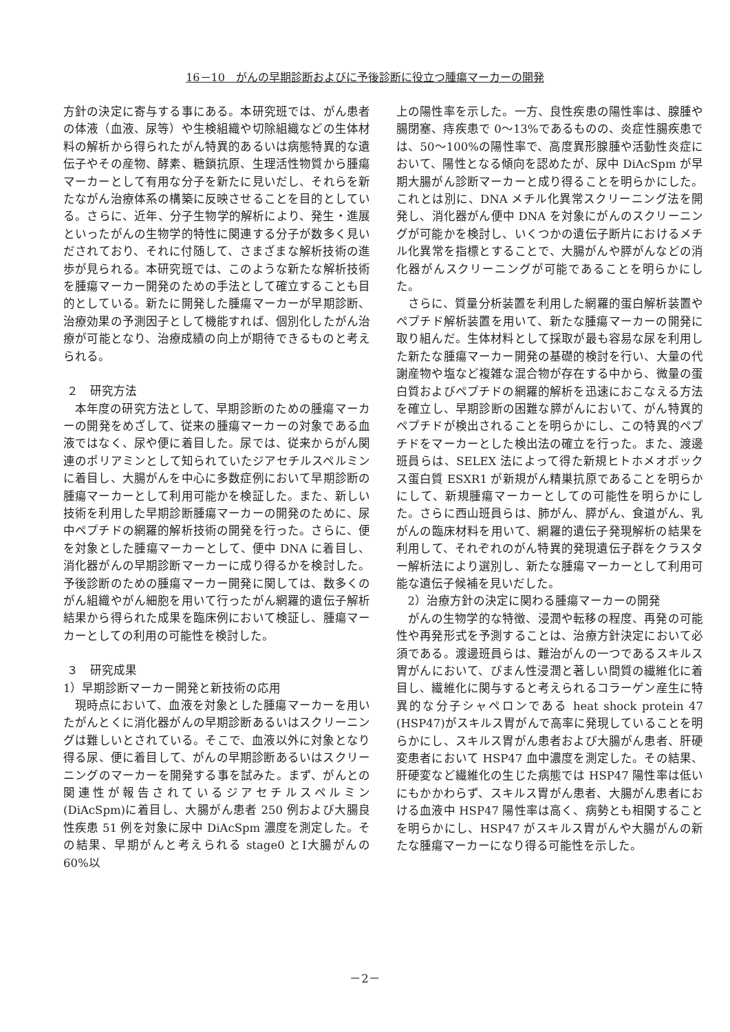16－10　がんの早期診断およびに予後診断に役立つ腫瘍マーカーの開発
方針の決定に寄与する事にある。本研究班では、がん患者の体液（血液、尿等）や生検組織や切除組織などの生体材料の解析から得られたがん特異的あるいは病態特異的な遺伝子やその産物、酵素、糖鎖抗原、生理活性物質から腫瘍マーカーとして有用な分子を新たに見いだし、それらを新たながん治療体系の構築に反映させることを目的としている。さらに、近年、分子生物学的解析により、発生・進展といったがんの生物学的特性に関連する分子が数多く見いだされており、それに付随して、さまざまな解析技術の進歩が見られる。本研究班では、このような新たな解析技術を腫瘍マーカー開発のための手法として確立することも目的としている。新たに開発した腫瘍マーカーが早期診断、治療効果の予測因子として機能すれば、個別化したがん治療が可能となり、治療成績の向上が期待できるものと考えられる。
２　研究方法
本年度の研究方法として、早期診断のための腫瘍マーカーの開発をめざして、従来の腫瘍マーカーの対象である血液ではなく、尿や便に着目した。尿では、従来からがん関連のポリアミンとして知られていたジアセチルスペルミンに着目し、大腸がんを中心に多数症例において早期診断の腫瘍マーカーとして利用可能かを検証した。また、新しい技術を利用した早期診断腫瘍マーカーの開発のために、尿中ペプチドの網羅的解析技術の開発を行った。さらに、便を対象とした腫瘍マーカーとして、便中 DNA に着目し、消化器がんの早期診断マーカーに成り得るかを検討した。予後診断のための腫瘍マーカー開発に関しては、数多くのがん組織やがん細胞を用いて行ったがん網羅的遺伝子解析結果から得られた成果を臨床例において検証し、腫瘍マーカーとしての利用の可能性を検討した。
３　研究成果
1）早期診断マーカー開発と新技術の応用
現時点において、血液を対象とした腫瘍マーカーを用いたがんとくに消化器がんの早期診断あるいはスクリーニングは難しいとされている。そこで、血液以外に対象となり得る尿、便に着目して、がんの早期診断あるいはスクリーニングのマーカーを開発する事を試みた。まず、がんとの関連性が報告されているジアセチルスペルミン(DiAcSpm)に着目し、大腸がん患者 250 例および大腸良性疾患 51 例を対象に尿中 DiAcSpm 濃度を測定した。その結果、早期がんと考えられる stage0 とⅠ大腸がんの 60%以
上の陽性率を示した。一方、良性疾患の陽性率は、腺腫や腸閉塞、痔疾患で 0〜13%であるものの、炎症性腸疾患では、50〜100%の陽性率で、高度異形腺腫や活動性炎症において、陽性となる傾向を認めたが、尿中 DiAcSpm が早期大腸がん診断マーカーと成り得ることを明らかにした。これとは別に、DNA メチル化異常スクリーニング法を開発し、消化器がん便中 DNA を対象にがんのスクリーニングが可能かを検討し、いくつかの遺伝子断片におけるメチル化異常を指標とすることで、大腸がんや膵がんなどの消化器がんスクリーニングが可能であることを明らかにした。
さらに、質量分析装置を利用した網羅的蛋白解析装置やペプチド解析装置を用いて、新たな腫瘍マーカーの開発に取り組んだ。生体材料として採取が最も容易な尿を利用した新たな腫瘍マーカー開発の基礎的検討を行い、大量の代謝産物や塩など複雑な混合物が存在する中から、微量の蛋白質およびペプチドの網羅的解析を迅速におこなえる方法を確立し、早期診断の困難な膵がんにおいて、がん特異的ペプチドが検出されることを明らかにし、この特異的ペプチドをマーカーとした検出法の確立を行った。また、渡邊班員らは、SELEX 法によって得た新規ヒトホメオボックス蛋白質 ESXR1 が新規がん精巣抗原であることを明らかにして、新規腫瘍マーカーとしての可能性を明らかにした。さらに西山班員らは、肺がん、膵がん、食道がん、乳がんの臨床材料を用いて、網羅的遺伝子発現解析の結果を利用して、それぞれのがん特異的発現遺伝子群をクラスター解析法により選別し、新たな腫瘍マーカーとして利用可能な遺伝子候補を見いだした。
2）治療方針の決定に関わる腫瘍マーカーの開発
がんの生物学的な特徴、浸潤や転移の程度、再発の可能性や再発形式を予測することは、治療方針決定において必須である。渡邊班員らは、難治がんの一つであるスキルス胃がんにおいて、びまん性浸潤と著しい間質の繊維化に着目し、繊維化に関与すると考えられるコラーゲン産生に特異的な分子シャペロンである heat shock protein 47 (HSP47)がスキルス胃がんで高率に発現していることを明らかにし、スキルス胃がん患者および大腸がん患者、肝硬変患者において HSP47 血中濃度を測定した。その結果、肝硬変など繊維化の生じた病態では HSP47 陽性率は低いにもかかわらず、スキルス胃がん患者、大腸がん患者における血液中 HSP47 陽性率は高く、病勢とも相関することを明らかにし、HSP47 がスキルス胃がんや大腸がんの新たな腫瘍マーカーになり得る可能性を示した。
－2－